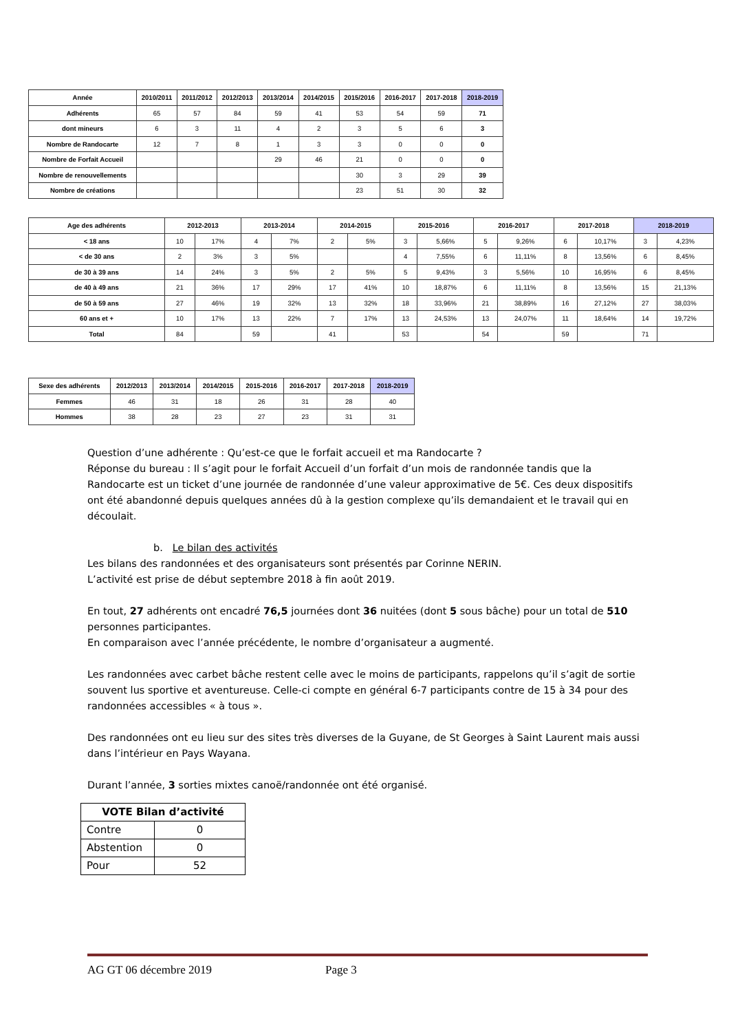| Année | 2010/2011 | 2011/2012 | 2012/2013 | 2013/2014 | 2014/2015 | 2015/2016 | 2016-2017 | 2017-2018 | 2018-2019 |
| --- | --- | --- | --- | --- | --- | --- | --- | --- | --- |
| Adhérents | 65 | 57 | 84 | 59 | 41 | 53 | 54 | 59 | 71 |
| dont mineurs | 6 | 3 | 11 | 4 | 2 | 3 | 5 | 6 | 3 |
| Nombre de Randocarte | 12 | 7 | 8 | 1 | 3 | 3 | 0 | 0 | 0 |
| Nombre de Forfait Accueil | | | | 29 | 46 | 21 | 0 | 0 | 0 |
| Nombre de renouvellements | | | | | | 30 | 3 | 29 | 39 |
| Nombre de créations | | | | | | 23 | 51 | 30 | 32 |
| Age des adhérents | 2012-2013 | | 2013-2014 | | 2014-2015 | | 2015-2016 | | 2016-2017 | | 2017-2018 | | 2018-2019 | |
| --- | --- | --- | --- | --- | --- | --- | --- | --- | --- | --- | --- | --- | --- | --- |
| < 18 ans | 10 | 17% | 4 | 7% | 2 | 5% | 3 | 5,66% | 5 | 9,26% | 6 | 10,17% | 3 | 4,23% |
| < de 30 ans | 2 | 3% | 3 | 5% | | | 4 | 7,55% | 6 | 11,11% | 8 | 13,56% | 6 | 8,45% |
| de 30 à 39 ans | 14 | 24% | 3 | 5% | 2 | 5% | 5 | 9,43% | 3 | 5,56% | 10 | 16,95% | 6 | 8,45% |
| de 40 à 49 ans | 21 | 36% | 17 | 29% | 17 | 41% | 10 | 18,87% | 6 | 11,11% | 8 | 13,56% | 15 | 21,13% |
| de 50 à 59 ans | 27 | 46% | 19 | 32% | 13 | 32% | 18 | 33,96% | 21 | 38,89% | 16 | 27,12% | 27 | 38,03% |
| 60 ans et + | 10 | 17% | 13 | 22% | 7 | 17% | 13 | 24,53% | 13 | 24,07% | 11 | 18,64% | 14 | 19,72% |
| Total | 84 | | 59 | | 41 | | 53 | | 54 | | 59 | | 71 | |
| Sexe des adhérents | 2012/2013 | 2013/2014 | 2014/2015 | 2015-2016 | 2016-2017 | 2017-2018 | 2018-2019 |
| --- | --- | --- | --- | --- | --- | --- | --- |
| Femmes | 46 | 31 | 18 | 26 | 31 | 28 | 40 |
| Hommes | 38 | 28 | 23 | 27 | 23 | 31 | 31 |
Question d’une adhérente : Qu’est-ce que le forfait accueil et ma Randocarte ?
Réponse du bureau : Il s’agit pour le forfait Accueil d’un forfait d’un mois de randonnée tandis que la Randocarte est un ticket d’une journée de randonnée d’une valeur approximative de 5€. Ces deux dispositifs ont été abandonné depuis quelques années dû à la gestion complexe qu’ils demandaient et le travail qui en découlait.
b. Le bilan des activités
Les bilans des randonnées et des organisateurs sont présentés par Corinne NERIN.
L’activité est prise de début septembre 2018 à fin août 2019.
En tout, 27 adhérents ont encadré 76,5 journées dont 36 nuitées (dont 5 sous bâche) pour un total de 510 personnes participantes.
En comparaison avec l’année précédente, le nombre d’organisateur a augmenté.
Les randonnées avec carbet bâche restent celle avec le moins de participants, rappelons qu’il s’agit de sortie souvent lus sportive et aventureuse. Celle-ci compte en général 6-7 participants contre de 15 à 34 pour des randonnées accessibles « à tous ».
Des randonnées ont eu lieu sur des sites très diverses de la Guyane, de St Georges à Saint Laurent mais aussi dans l’intérieur en Pays Wayana.
Durant l’année, 3 sorties mixtes canoë/randonnée ont été organisé.
| VOTE Bilan d’activité | |
| --- | --- |
| Contre | 0 |
| Abstention | 0 |
| Pour | 52 |
AG GT 06 décembre 2019 Page 3